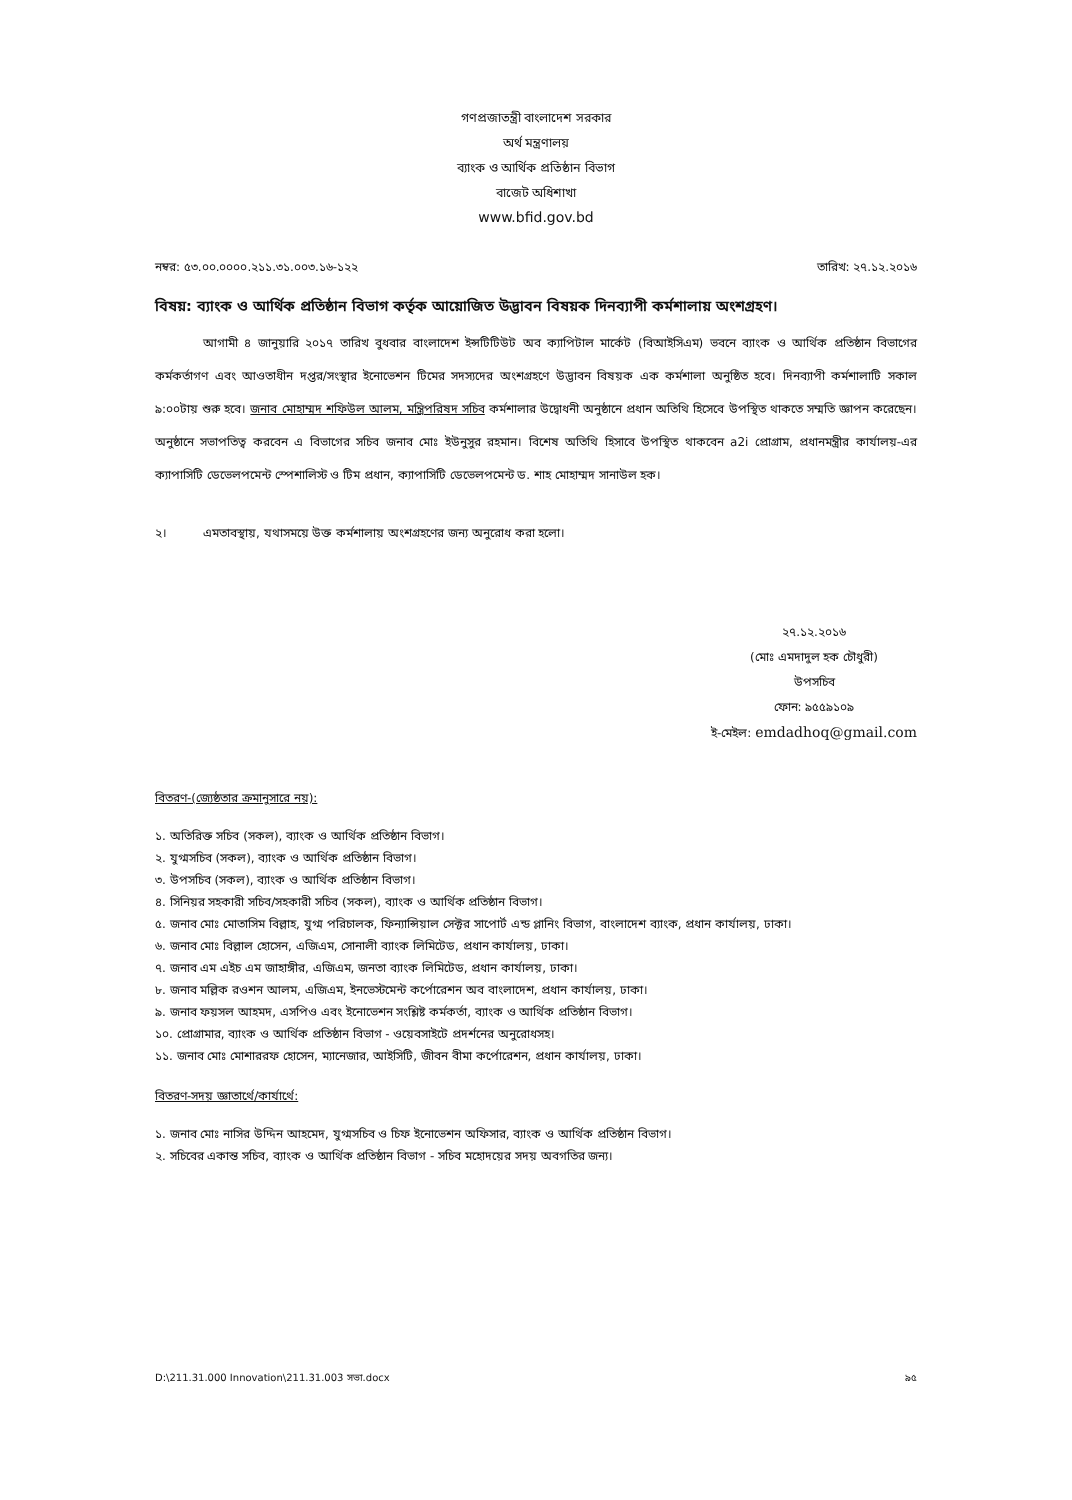গণপ্রজাতন্ত্রী বাংলাদেশ সরকার
অর্থ মন্ত্রণালয়
ব্যাংক ও আর্থিক প্রতিষ্ঠান বিভাগ
বাজেট অধিশাখা
www.bfid.gov.bd
নম্বর: ৫৩.০০.০০০০.২১১.৩১.০০৩.১৬-১২২ তারিখ: ২৭.১২.২০১৬
বিষয়: ব্যাংক ও আর্থিক প্রতিষ্ঠান বিভাগ কর্তৃক আয়োজিত উদ্ভাবন বিষয়ক দিনব্যাপী কর্মশালায় অংশগ্রহণ।
    আগামী ৪ জানুয়ারি ২০১৭ তারিখ বুধবার বাংলাদেশ ইন্সটিটিউট অব ক্যাপিটাল মার্কেট (বিআইসিএম) ভবনে ব্যাংক ও আর্থিক প্রতিষ্ঠান বিভাগের কর্মকর্তাগণ এবং আওতাধীন দপ্তর/সংস্থার ইনোভেশন টিমের সদস্যদের অংশগ্রহণে উদ্ভাবন বিষয়ক এক কর্মশালা অনুষ্ঠিত হবে। দিনব্যাপী কর্মশালাটি সকাল ৯:০০টায় শুরু হবে। জনাব মোহাম্মদ শফিউল আলম, মন্ত্রিপরিষদ সচিব কর্মশালার উদ্বোধনী অনুষ্ঠানে প্রধান অতিথি হিসেবে উপস্থিত থাকতে সম্মতি জ্ঞাপন করেছেন। অনুষ্ঠানে সভাপতিত্ব করবেন এ বিভাগের সচিব জনাব মোঃ ইউনুসুর রহমান। বিশেষ অতিথি হিসাবে উপস্থিত থাকবেন a2i প্রোগ্রাম, প্রধানমন্ত্রীর কার্যালয়-এর ক্যাপাসিটি ডেভেলপমেন্ট স্পেশালিস্ট ও টিম প্রধান, ক্যাপাসিটি ডেভেলপমেন্ট ড. শাহ মোহাম্মদ সানাউল হক।
২।   এমতাবস্থায়, যথাসময়ে উক্ত কর্মশালায় অংশগ্রহণের জন্য অনুরোধ করা হলো।
২৭.১২.২০১৬
(মোঃ এমদাদুল হক চৌধুরী)
উপসচিব
ফোন: ৯৫৫৯১০৯
ই-মেইল: emdadhoq@gmail.com
বিতরণ-(জ্যেষ্ঠতার ক্রমানুসারে নয়):
১. অতিরিক্ত সচিব (সকল), ব্যাংক ও আর্থিক প্রতিষ্ঠান বিভাগ।
২. যুগ্মসচিব (সকল), ব্যাংক ও আর্থিক প্রতিষ্ঠান বিভাগ।
৩. উপসচিব (সকল), ব্যাংক ও আর্থিক প্রতিষ্ঠান বিভাগ।
৪. সিনিয়র সহকারী সচিব/সহকারী সচিব (সকল), ব্যাংক ও আর্থিক প্রতিষ্ঠান বিভাগ।
৫. জনাব মোঃ মোতাসিম বিল্লাহ, যুগ্ম পরিচালক, ফিন্যান্সিয়াল সেক্টর সাপোর্ট এন্ড প্লানিং বিভাগ, বাংলাদেশ ব্যাংক, প্রধান কার্যালয়, ঢাকা।
৬. জনাব মোঃ বিল্লাল হোসেন, এজিএম, সোনালী ব্যাংক লিমিটেড, প্রধান কার্যালয়, ঢাকা।
৭. জনাব এম এইচ এম জাহাঙ্গীর, এজিএম, জনতা ব্যাংক লিমিটেড, প্রধান কার্যালয়, ঢাকা।
৮. জনাব মল্লিক রওশন আলম, এজিএম, ইনভেস্টমেন্ট কর্পোরেশন অব বাংলাদেশ, প্রধান কার্যালয়, ঢাকা।
৯. জনাব ফয়সল আহমদ, এসপিও এবং ইনোভেশন সংশ্লিষ্ট কর্মকর্তা, ব্যাংক ও আর্থিক প্রতিষ্ঠান বিভাগ।
১০. প্রোগ্রামার, ব্যাংক ও আর্থিক প্রতিষ্ঠান বিভাগ - ওয়েবসাইটে প্রদর্শনের অনুরোধসহ।
১১. জনাব মোঃ মোশাররফ হোসেন, ম্যানেজার, আইসিটি, জীবন বীমা কর্পোরেশন, প্রধান কার্যালয়, ঢাকা।
বিতরণ-সদয় জ্ঞাতার্থে/কার্যার্থে:
১. জনাব মোঃ নাসির উদ্দিন আহমেদ, যুগ্মসচিব ও চিফ ইনোভেশন অফিসার, ব্যাংক ও আর্থিক প্রতিষ্ঠান বিভাগ।
২. সচিবের একান্ত সচিব, ব্যাংক ও আর্থিক প্রতিষ্ঠান বিভাগ - সচিব মহোদয়ের সদয় অবগতির জন্য।
D:\211.31.000 Innovation\211.31.003 সভা.docx ৯৫